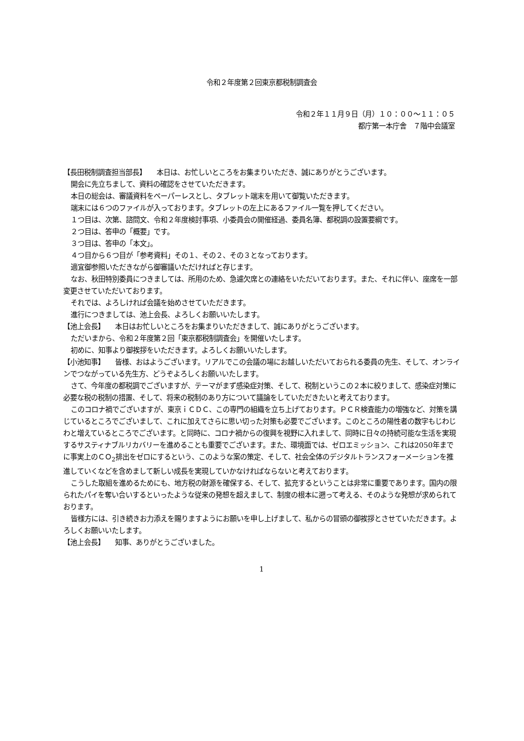令和２年度第２回東京都税制調査会
令和２年１１月９日（月）１０：００～１１：０５
都庁第一本庁舎　７階中会議室
【長田税制調査担当部長】　　本日は、お忙しいところをお集まりいただき、誠にありがとうございます。
開会に先立ちまして、資料の確認をさせていただきます。
本日の総会は、審議資料をペーパーレスとし、タブレット端末を用いて御覧いただきます。
端末には６つのファイルが入っております。タブレットの左上にあるファイル一覧を押してください。
１つ目は、次第、諮問文、令和２年度検討事項、小委員会の開催経過、委員名簿、都税調の設置要綱です。
２つ目は、答申の「概要」です。
３つ目は、答申の「本文」。
４つ目から６つ目が「参考資料」その１、その２、その３となっております。
適宜御参照いただきながら御審議いただければと存じます。
なお、秋田特別委員につきましては、所用のため、急遽欠席との連絡をいただいております。また、それに伴い、座席を一部変更させていただいております。
それでは、よろしければ会議を始めさせていただきます。
進行につきましては、池上会長、よろしくお願いいたします。
【池上会長】　　本日はお忙しいところをお集まりいただきまして、誠にありがとうございます。
ただいまから、令和２年度第２回「東京都税制調査会」を開催いたします。
初めに、知事より御挨拶をいただきます。よろしくお願いいたします。
【小池知事】　　皆様、おはようございます。リアルでこの会議の場にお越しいただいておられる委員の先生、そして、オンラインでつながっている先生方、どうぞよろしくお願いいたします。
さて、今年度の都税調でございますが、テーマがまず感染症対策、そして、税制というこの２本に絞りまして、感染症対策に必要な税の税制の措置、そして、将来の税制のあり方について議論をしていただきたいと考えております。
このコロナ禍でございますが、東京ｉＣＤＣ、この専門の組織を立ち上げております。ＰＣＲ検査能力の増強など、対策を講じているところでございまして、これに加えてさらに思い切った対策も必要でございます。このところの陽性者の数字もじわじわと増えているところでございます。と同時に、コロナ禍からの復興を視野に入れまして、同時に日々の持続可能な生活を実現するサスティナブルリカバリーを進めることも重要でございます。また、環境面では、ゼロエミッション、これは2050年までに事実上のＣＯ<sub>2</sub>排出をゼロにするという、このような案の策定、そして、社会全体のデジタルトランスフォーメーションを推進していくなどを含めまして新しい成長を実現していかなければならないと考えております。
こうした取組を進めるためにも、地方税の財源を確保する、そして、拡充するということは非常に重要であります。国内の限られたパイを奪い合いするといったような従来の発想を超えまして、制度の根本に遡って考える、そのような発想が求められております。
皆様方には、引き続きお力添えを賜りますようにお願いを申し上げまして、私からの冒頭の御挨拶とさせていただきます。よろしくお願いいたします。
【池上会長】　　知事、ありがとうございました。
1